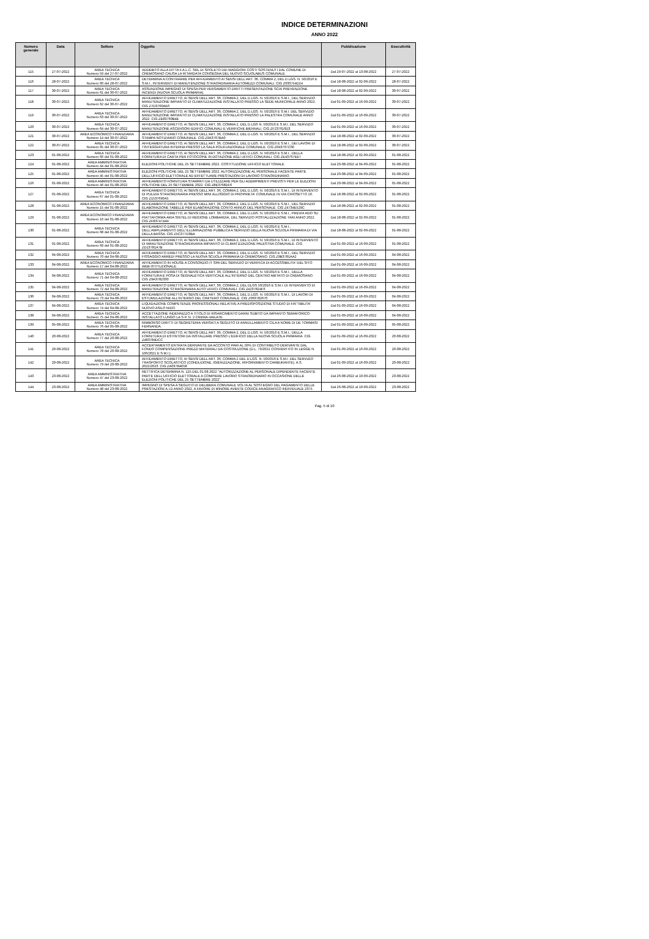INDICE DETERMINAZIONI
ANNO 2022
| Numero generale | Data | Settore | Oggetto | Pubblicazione | Esecutività |
| --- | --- | --- | --- | --- | --- |
| 115 | 27-07-2022 | AREA TECNICA Numero 59 del 27-07-2022 | ADDEBITO ALLA DITTA F.A.L.C. SRL DI SPOLETO DEI MAGGIORI COSTI SOSTENUTI DAL COMUNE DI CREMOSANO CAUSA LA RITARDATA CONSEGNA DEL NUOVO SCUOLABUS COMUNALE. | Dal 29-07-2022 al 13-08-2022 | 27-07-2022 |
| 116 | 28-07-2022 | AREA TECNICA Numero 60 del 28-07-2022 | DETERMINA A CONTRARRE PER AFFIDAMENTO AI SENSI DELL'ART. 36, COMMA 2, DEL D.LGS. N. 50/2016 E S.M.I., INTERVENTI DI MANUTENZIONE STRAORDINARIA AUTOMEZZI COMUNALI. CIG Z033754D24 | Dal 18-08-2022 al 02-09-2022 | 28-07-2022 |
| 117 | 30-07-2022 | AREA TECNICA Numero 61 del 30-07-2022 | ASSUNZIONE IMPEGNO DI SPESA PER VERSAMENTO DIRITTI PRESENTAZIONE SCIA PREVENZIONE INCENDI (NUOVA SCUOLA PRIMARIA). | Dal 18-08-2022 al 02-09-2022 | 30-07-2022 |
| 118 | 30-07-2022 | AREA TECNICA Numero 62 del 30-07-2022 | AFFIDAMENTO DIRETTO, AI SENSI DELL'ART. 36, COMMA 2, DEL D.LGS. N. 50/2016 E S.M.I., DEL SERVIZIO MANUTENZIONE IMPIANTO DI CLIMATIZZAZIONE INSTALLATO PRESSO LA SEDE MUNICIPALE ANNO 2022. CIG Z7D3760AE6 | Dal 01-09-2022 al 16-09-2022 | 30-07-2022 |
| 119 | 30-07-2022 | AREA TECNICA Numero 63 del 30-07-2022 | AFFIDAMENTO DIRETTO, AI SENSI DELL'ART. 36, COMMA 2, DEL D.LGS. N. 50/2016 E S.M.I. DEL SERVIZIO MANUTENZIONE IMPIANTO DI CLIMATIZZAZIONE INSTALLATO PRESSO LA PALESTRA COMUNALE ANNO 2022. CIG ZE83760B4E | Dal 01-09-2022 al 16-09-2022 | 30-07-2022 |
| 120 | 30-07-2022 | AREA TECNICA Numero 64 del 30-07-2022 | AFFIDAMENTO DIRETTO, AI SENSI DELL'ART, 36, COMMA 2, DEL D.LGS N. 50/2016 E S.M.I, DEL SERVIZIO MANUTENZIONE ASCENSORI EDIFICI COMUNALI E VERIFICHE BIENNALI. CIG ZF237616D3 | Dal 01-09-2022 al 16-09-2022 | 30-07-2022 |
| 121 | 30-07-2022 | AREA ECONOMICO FINANZIARIA Numero 14 del 30-07-2022 | AFFIDAMENTO DIRETTO, AI SENSI DELL'ART. 36, COMMA 2, DEL D.LGS. N. 50/2016 E S.M.I., DEL SERVIZIO STAMPA NOTIZIARIO COMUNALE. CIG Z9A3767BA0 | Dal 18-08-2022 al 02-09-2022 | 30-07-2022 |
| 122 | 30-07-2022 | AREA TECNICA Numero 65 del 30-07-2022 | AFFIDAMENTO DIRETTO, AI SENSI DELL'ART. 36, COMMA 2, DEL D.LGS. N. 50/2016 E S.M.I., DEI LAVORI DI TINTEGGIATURA INTERNA PRESSO LA SALA POLIFUNZIONALE COMUNALE. CIG Z043767C60 | Dal 18-08-2022 al 02-09-2022 | 30-07-2022 |
| 123 | 01-08-2022 | AREA TECNICA Numero 66 del 01-08-2022 | AFFIDAMENTO DIRETTO, AI SENSI DELL'ART. 36, COMMA 2, DEL D.LGS. N. 50/2016 E S.M.I., DELLA FORNITURA DI CARTA PER FOTOCOPIE IN DOTAZIONE AGLI UFFICI COMUNALI. CIG ZE43767EE7 | Dal 18-08-2022 al 02-09-2022 | 01-08-2022 |
| 124 | 01-08-2022 | AREA AMMINISTRATIVA Numero 44 del 01-08-2022 | ELEZIONI POLITICHE DEL 25 SETTEMBRE 2022. COSTITUZIONE UFFICIO ELETTORALE | Dal 20-08-2022 al 04-09-2022 | 01-08-2022 |
| 125 | 01-08-2022 | AREA AMMINISTRATIVA Numero 45 del 01-08-2022 | ELEZIONI POLITICHE DEL 25 SETTEMBRE 2022. AUTORIZZAZIONE AL PERSONALE FACENTE PARTE DELL'UFFICIO ELETTORALE AD EFFETTUARE PRESTAZIONI DI LAVORO STRAORDINARIO. | Dal 20-08-2022 al 04-09-2022 | 01-08-2022 |
| 126 | 01-08-2022 | AREA AMMINISTRATIVA Numero 46 del 01-08-2022 | AFFIDAMENTO FORNITURA STAMPATI DA UTILIZZARE PER GLI ADEMPIMENTI PREVISTI PER LE ELEZIONI POLITICHE DEL 25 SETTEMBRE 2022. CIG Z8E3768DF6 | Dal 20-08-2022 al 04-09-2022 | 01-08-2022 |
| 127 | 01-08-2022 | AREA TECNICA Numero 67 del 01-08-2022 | AFFIDAMENTO DIRETTO, AI SENSI DELL'ART. 36, COMMA 2, DEL D.LGS. N. 50/2016 E S.M.I., DI INTERVENTO DI PULIZIA STRAORDINARIA PRESSO MINI ALLOGGIO DI PROPRIETA' COMUNALE IN VIA CHIOSETTO 10. CIG Z1537690A5 | Dal 18-08-2022 al 02-09-2022 | 01-08-2022 |
| 128 | 01-08-2022 | AREA ECONOMICO FINANZIARIA Numero 15 del 01-08-2022 | AFFIDAMENTO DIRETTO, AI SENSI DELL'ART. 36, COMMA 2, DEL D.LGS. N. 50/2016 E S.M.I., DEL SERVIZIO ELABORAZIONE TABELLE PER ELABORAZIONE CONTO ANNUO DEL PERSONALE. CIG Z4734E529C | Dal 18-08-2022 al 02-09-2022 | 01-08-2022 |
| 129 | 01-08-2022 | AREA ECONOMICO FINANZIARIA Numero 16 del 01-08-2022 | AFFIDAMENTO DIRETTO, AI SENSI DELL'ART. 36, COMMA 2, DEL D.LGS. N. 50/2016 E S.M.I., PREVIA RDO SU PIATTAFORMA ARIA SINTEL DI REGIONE LOMBARDIA, DEL SERVIZIO POSTALIZZAZIONE TARI ANNO 2022. CIG ZF83747AAF | Dal 18-08-2022 al 02-09-2022 | 01-08-2022 |
| 130 | 01-08-2022 | AREA TECNICA Numero 68 del 01-08-2022 | AFFIDAMENTO DIRETTO, AI SENSI DELL'ART. 36, COMMA 2, DEL D.LGS. N. 50/2016 E S.M.I., DELL'AMPLIAMENTO DELL'ILLUMINAZIONE PUBBLICA A SERVIZIO DELLA NUOVA SCUOLA PRIMARIA DI VIA DELLA BASSA. CIG Z5C377D3BA | Dal 18-08-2022 al 02-09-2022 | 01-08-2022 |
| 131 | 01-08-2022 | AREA TECNICA Numero 69 del 01-08-2022 | AFFIDAMENTO DIRETTO, AI SENSI DELL'ART. 36, COMMA 2, DEL D.LGS. N. 50/2016 E S.M.I., DI INTERVENTO DI MANUTENZIONE STRAORDINARIA IMPIANTO DI CLIMATIZZAZIONE PALESTRA COMUNALE. CIG ZD13781A7B | Dal 01-09-2022 al 16-09-2022 | 01-08-2022 |
| 132 | 04-08-2022 | AREA TECNICA Numero 70 del 04-08-2022 | AFFIDAMENTO DIRETTO, AI SENSI DELL'ART. 36, COMMA 2, DEL D.LGS. N. 50/2016 E S.M.I., DEL SERVIZIO FISSAGGIO ARREDI PRESSO LA NUOVA SCUOLA PRIMARIA DI CREMOSANO. CIG Z9B3781AA2 | Dal 01-09-2022 al 16-09-2022 | 04-08-2022 |
| 133 | 04-08-2022 | AREA ECONOMICO FINANZIARIA Numero 17 del 04-08-2022 | AFFIDAMENTO IN HOUSE A CONSORZIO.IT SPA DEL SERVIZIO DI VERIFICA DI ACCESSIBILITA' DEL SITO WEB ISTITUZIONALE. | Dal 01-09-2022 al 16-09-2022 | 04-08-2022 |
| 134 | 04-08-2022 | AREA TECNICA Numero 71 del 04-08-2022 | AFFIDAMENTO DIRETTO, AI SENSI DELL'ART. 36, COMMA 2, DEL D.LGS. N. 50/2016 E S.M.I., DELLA FORNITURA E POSA DI SEGNALETICA VERTICALE ALL'INTERNO DEL CENTRO ABITATO DI CREMOSANO. CIG Z9A3782330 | Dal 01-09-2022 al 16-09-2022 | 04-08-2022 |
| 135 | 04-08-2022 | AREA TECNICA Numero 72 del 04-08-2022 | AFFIDAMENTO DIRETTO, AI SENSI DELL'ART. 36, COMMA 2, DEL DLGS 50/2016 E S.M.I. DI INTERVENTO DI MANUTENZIONE STRAODINARIA AUTO UFFICI COMUNALI. CIG Z4237824F6 | Dal 01-09-2022 al 16-09-2022 | 04-08-2022 |
| 136 | 04-08-2022 | AREA TECNICA Numero 73 del 04-08-2022 | AFFIDAMENTO DIRETTO, AI SENSI DELL'ART. 36, COMMA 2, DEL D.LGS. N. 50/2016 E S.M.I., DI LAVORI DI ESTUMULAZIONE ALL'INTERNO DEL CIMITERO COMUNALE. CIG Z063782670 | Dal 01-09-2022 al 16-09-2022 | 04-08-2022 |
| 137 | 04-08-2022 | AREA TECNICA Numero 74 del 04-08-2022 | LIQUIDAZIONE COMPETENZE PROFESSIONALI RELATIVE A PREDISPOSIZIONE STUDIO DI FATTIBILITA' NUOVO ASILO NIDO. | Dal 01-09-2022 al 16-09-2022 | 04-08-2022 |
| 138 | 04-08-2022 | AREA TECNICA Numero 75 del 04-08-2022 | ACCETTAZIONE INDENNIZZO A TITOLO DI RISARCIMENTO DANNI SUBITO DA IMPIANTO SEMAFORICO INSTALLATO LUNGO LA S.P. N. 2 CREMA-VAILATE. | Dal 01-09-2022 al 16-09-2022 | 04-08-2022 |
| 139 | 05-08-2022 | AREA TECNICA Numero 76 del 05-08-2022 | RIMBORSO DIRITTI DI SEGRETERIA VERSATI A SEGUITO DI ANNULLAMENTO CILA A NOME DI DE TOMMASI FERNANDA. | Dal 01-09-2022 al 16-09-2022 | 05-08-2022 |
| 140 | 20-08-2022 | AREA TECNICA Numero 77 del 20-08-2022 | AFFIDAMENTO DIRETTO, AI SENSI DELL'ART. 36, COMMA 2, DEL D.LGS. N. 50/2016 E S.M.I., DELLA FORNITURA DI ESTINTORI DA INSTALLARE PRESSO L'EDIFICIO DELLA NUOVA SCUOLA PRIMARIA. CIG Z483784DCC | Dal 01-09-2022 al 16-09-2022 | 20-08-2022 |
| 141 | 20-08-2022 | AREA TECNICA Numero 78 del 20-08-2022 | ACCERTAMENTO ENTRATA DERIVANTE DA ACCONTO PARI AL 50% DI CONTRIBUTO DERIVANTE DAL FONDO COMPENSAZIONE PREZZI MATERIALI DA COSTRUZIONE (D.L. 73/2021 CONVERTITO IN LEGGE N. 106/2021 E S.M.I.). | Dal 01-09-2022 al 16-09-2022 | 20-08-2022 |
| 142 | 20-08-2022 | AREA TECNICA Numero 79 del 20-08-2022 | AFFIDAMENTO DIRETTO, AI SENSI DELL'ART. 36, COMMA 2 DEL D.LGS. N. 50/2016 E S.M.I. DEL SERVIZIO TRASPORTO SCOLASTICO (CONDUZIONE, IGIENIZZAZIONE, RIFORNIMENTO CARBURANTE). A.S. 2022/2023. CIG ZA0378A058 | Dal 01-09-2022 al 16-09-2022 | 20-08-2022 |
| 143 | 23-08-2022 | AREA AMMINISTRATIVA Numero 47 del 23-08-2022 | RETTIFICA DETERMINA N. 125 DEL 01.08.2022 "AUTORIZZAZIONE AL PERSONALE DIPENDENTE FACENTE PARTE DELL'UFFICIO ELETTORALE A COMPIERE LAVORO STRAORDINARIO IN OCCASIONE DELLE ELEZIONI POLITICHE DEL 25 SETTEMBRE 2022". | Dal 26-08-2022 al 10-09-2022 | 23-08-2022 |
| 144 | 23-08-2022 | AREA AMMINISTRATIVA Numero 48 del 23-08-2022 | IMPEGNO DI SPESA A SEGUITO DI DELIBERA COMUNALE VOLTA AL SOSTEGNO DEL PAGAMENTO DELLE PRESTAZIONI A.I.D ANNO 2022, A FAVORE DI MINORE AVENTE CODICE ANAGRAFICO INDIVIDUALE 2375. | Dal 26-08-2022 al 10-09-2022 | 23-08-2022 |
Pag. 5 di 10